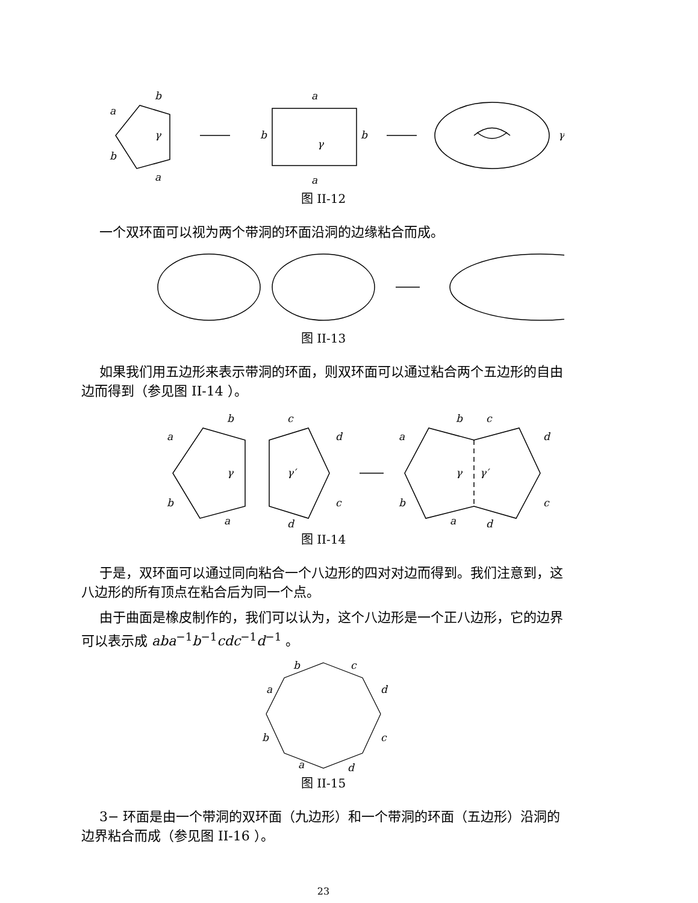b
a
b
a
γ
a
a
b
b
γ
γ
图 II-12
一个双环面可以视为两个带洞的环面沿洞的边缘粘合而成。
图 II-13
如果我们用五边形来表示带洞的环面，则双环面可以通过粘合两个五边形的自由边而得到（参见图 II-14 ）。
b
a
b
a
γ
c
d
c
d
γ′
b
c
a
d
b
c
a
d
γ
γ′
图 II-14
于是，双环面可以通过同向粘合一个八边形的四对对边而得到。我们注意到，这八边形的所有顶点在粘合后为同一个点。
由于曲面是橡皮制作的，我们可以认为，这个八边形是一个正八边形，它的边界可以表示成 aba<sup>−1</sup>b<sup>−1</sup>cdc<sup>−1</sup>d<sup>−1</sup> 。
b
c
a
d
b
c
a
d
图 II-15
3− 环面是由一个带洞的双环面（九边形）和一个带洞的环面（五边形）沿洞的边界粘合而成（参见图 II-16 ）。
23